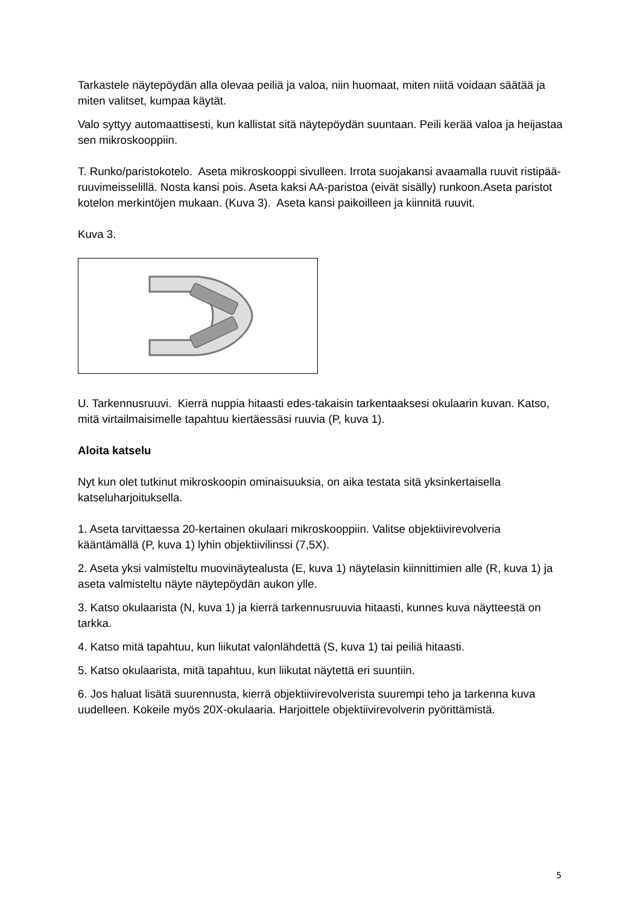Tarkastele näytepöydän alla olevaa peiliä ja valoa, niin huomaat, miten niitä voidaan säätää ja miten valitset, kumpaa käytät.
Valo syttyy automaattisesti, kun kallistat sitä näytepöydän suuntaan. Peili kerää valoa ja heijastaa sen mikroskooppiin.
T. Runko/paristokotelo. Aseta mikroskooppi sivulleen. Irrota suojakansi avaamalla ruuvit ristipää-ruuvimeisselillä. Nosta kansi pois. Aseta kaksi AA-paristoa (eivät sisälly) runkoon.Aseta paristot kotelon merkintöjen mukaan. (Kuva 3). Aseta kansi paikoilleen ja kiinnitä ruuvit.
Kuva 3.
U. Tarkennusruuvi. Kierrä nuppia hitaasti edes-takaisin tarkentaaksesi okulaarin kuvan. Katso, mitä virtailmaisimelle tapahtuu kiertäessäsi ruuvia (P, kuva 1).
Aloita katselu
Nyt kun olet tutkinut mikroskoopin ominaisuuksia, on aika testata sitä yksinkertaisella katseluharjoituksella.
1. Aseta tarvittaessa 20-kertainen okulaari mikroskooppiin. Valitse objektiivirevolveria kääntämällä (P, kuva 1) lyhin objektiivilinssi (7,5X).
2. Aseta yksi valmisteltu muovinäytealusta (E, kuva 1) näytelasin kiinnittimien alle (R, kuva 1) ja aseta valmisteltu näyte näytepöydän aukon ylle.
3. Katso okulaarista (N, kuva 1) ja kierrä tarkennusruuvia hitaasti, kunnes kuva näytteestä on tarkka.
4. Katso mitä tapahtuu, kun liikutat valonlähdettä (S, kuva 1) tai peiliä hitaasti.
5. Katso okulaarista, mitä tapahtuu, kun liikutat näytettä eri suuntiin.
6. Jos haluat lisätä suurennusta, kierrä objektiivirevolverista suurempi teho ja tarkenna kuva uudelleen. Kokeile myös 20X-okulaaria. Harjoittele objektiivirevolverin pyörittämistä.
5